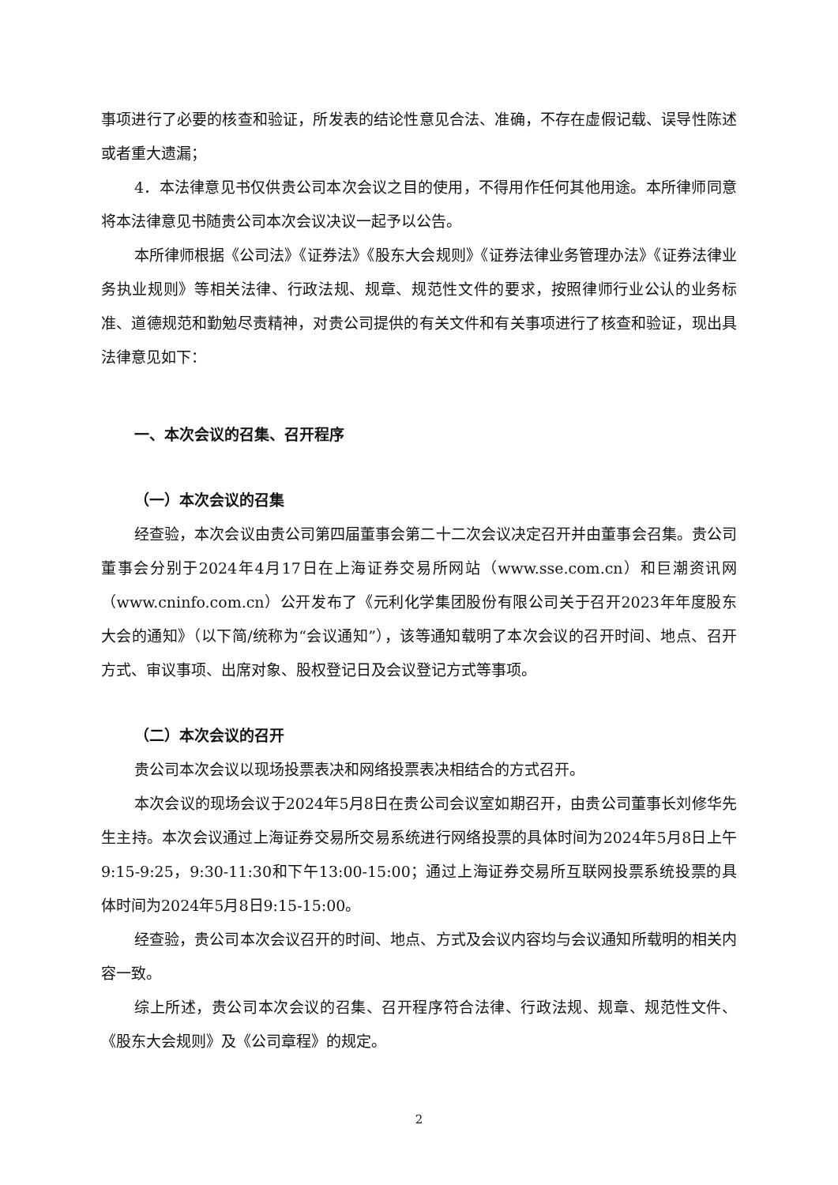事项进行了必要的核查和验证，所发表的结论性意见合法、准确，不存在虚假记载、误导性陈述或者重大遗漏；
4．本法律意见书仅供贵公司本次会议之目的使用，不得用作任何其他用途。本所律师同意将本法律意见书随贵公司本次会议决议一起予以公告。
本所律师根据《公司法》《证券法》《股东大会规则》《证券法律业务管理办法》《证券法律业务执业规则》等相关法律、行政法规、规章、规范性文件的要求，按照律师行业公认的业务标准、道德规范和勤勉尽责精神，对贵公司提供的有关文件和有关事项进行了核查和验证，现出具法律意见如下：
一、本次会议的召集、召开程序
（一）本次会议的召集
经查验，本次会议由贵公司第四届董事会第二十二次会议决定召开并由董事会召集。贵公司董事会分别于2024年4月17日在上海证券交易所网站（www.sse.com.cn）和巨潮资讯网（www.cninfo.com.cn）公开发布了《元利化学集团股份有限公司关于召开2023年年度股东大会的通知》（以下简/统称为“会议通知”），该等通知载明了本次会议的召开时间、地点、召开方式、审议事项、出席对象、股权登记日及会议登记方式等事项。
（二）本次会议的召开
贵公司本次会议以现场投票表决和网络投票表决相结合的方式召开。
本次会议的现场会议于2024年5月8日在贵公司会议室如期召开，由贵公司董事长刘修华先生主持。本次会议通过上海证券交易所交易系统进行网络投票的具体时间为2024年5月8日上午9:15-9:25，9:30-11:30和下午13:00-15:00；通过上海证券交易所互联网投票系统投票的具体时间为2024年5月8日9:15-15:00。
经查验，贵公司本次会议召开的时间、地点、方式及会议内容均与会议通知所载明的相关内容一致。
综上所述，贵公司本次会议的召集、召开程序符合法律、行政法规、规章、规范性文件、《股东大会规则》及《公司章程》的规定。
2